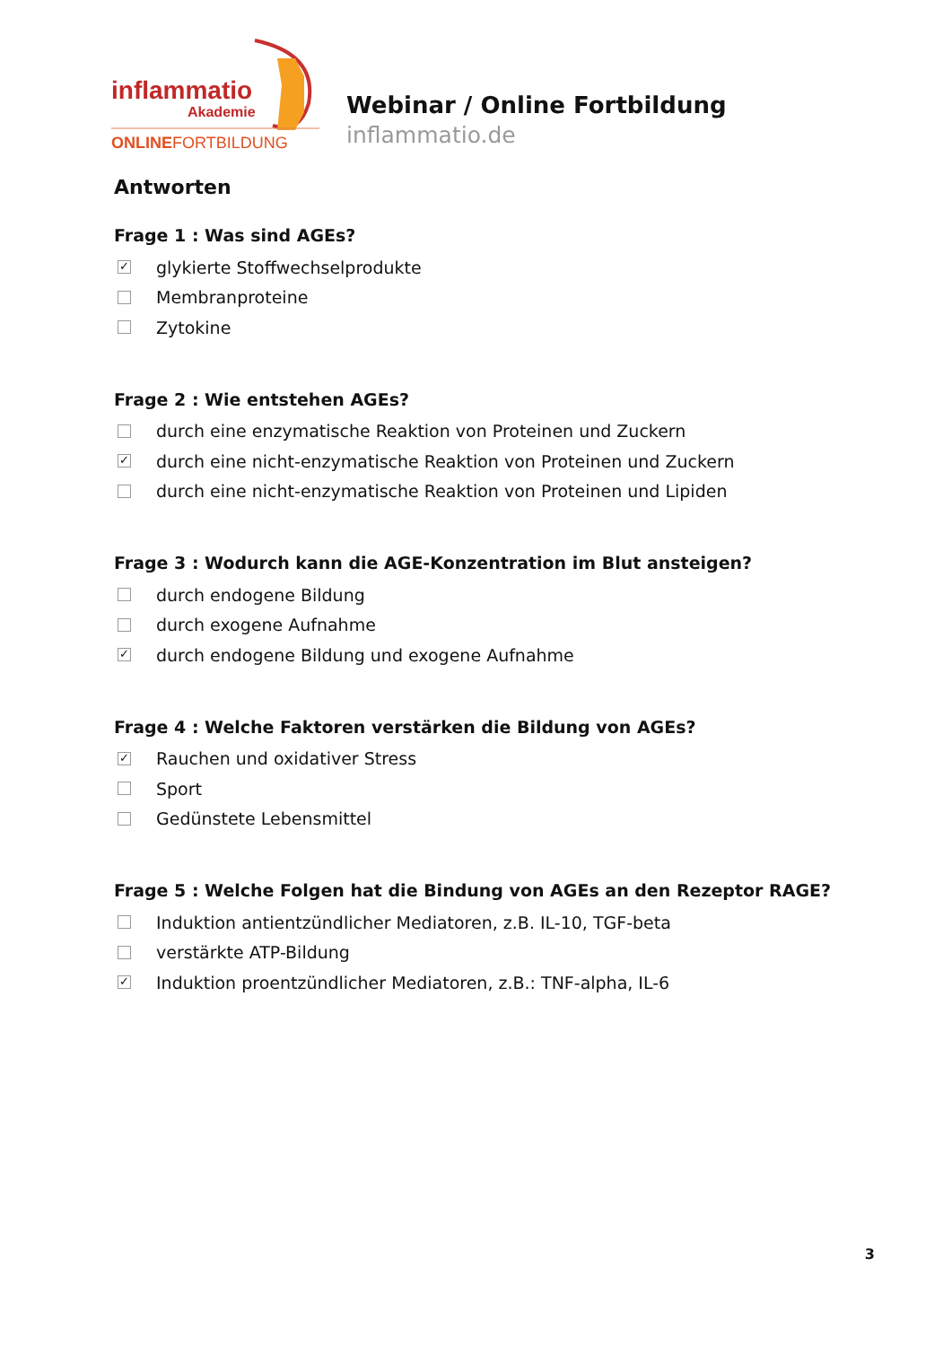inflammatio
Akademie
ONLINEFORTBILDUNG
Webinar / Online Fortbildung
inflammatio.de
Antworten
Frage 1 : Was sind AGEs?
✓ glykierte Stoffwechselprodukte
Membranproteine
Zytokine
Frage 2 : Wie entstehen AGEs?
durch eine enzymatische Reaktion von Proteinen und Zuckern
✓ durch eine nicht-enzymatische Reaktion von Proteinen und Zuckern
durch eine nicht-enzymatische Reaktion von Proteinen und Lipiden
Frage 3 : Wodurch kann die AGE-Konzentration im Blut ansteigen?
durch endogene Bildung
durch exogene Aufnahme
✓ durch endogene Bildung und exogene Aufnahme
Frage 4 : Welche Faktoren verstärken die Bildung von AGEs?
✓ Rauchen und oxidativer Stress
Sport
Gedünstete Lebensmittel
Frage 5 : Welche Folgen hat die Bindung von AGEs an den Rezeptor RAGE?
Induktion antientzündlicher Mediatoren, z.B. IL-10, TGF-beta
verstärkte ATP-Bildung
✓ Induktion proentzündlicher Mediatoren, z.B.: TNF-alpha, IL-6
3